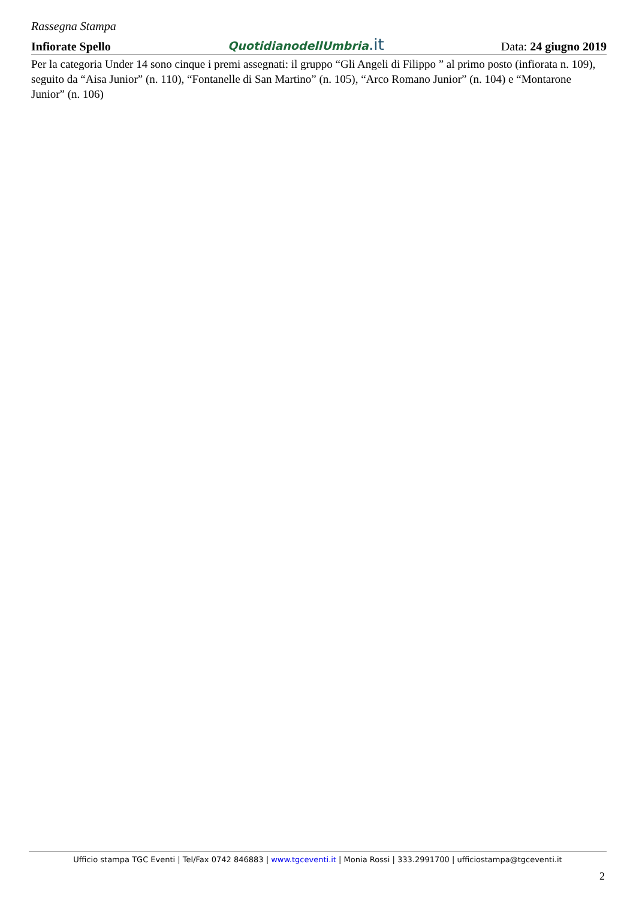Rassegna Stampa
Infiorate Spello
QuotidianodellUmbria.it
Data: 24 giugno 2019
Per la categoria Under 14 sono cinque i premi assegnati: il gruppo “Gli Angeli di Filippo ” al primo posto (infiorata n. 109), seguito da “Aisa Junior” (n. 110), “Fontanelle di San Martino” (n. 105), “Arco Romano Junior” (n. 104) e “Montarone Junior” (n. 106)
Ufficio stampa TGC Eventi | Tel/Fax 0742 846883 | www.tgceventi.it | Monia Rossi | 333.2991700 | ufficiostampa@tgceventi.it
2